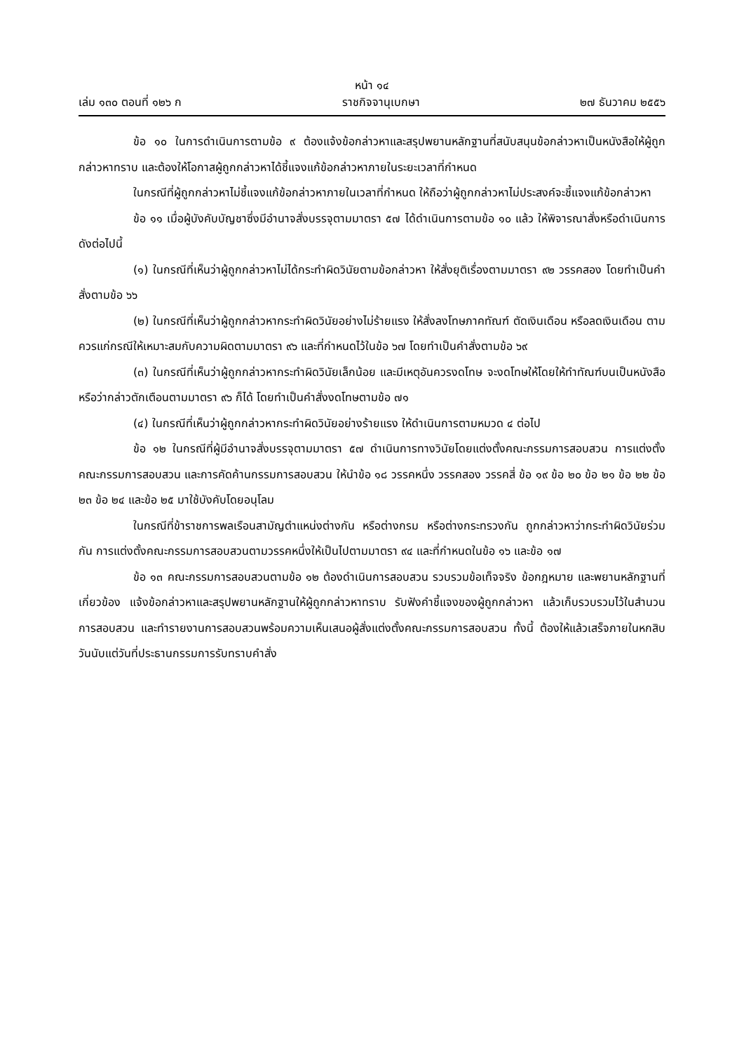หน้า ๑๔
เล่ม ๑๓๐ ตอนที่ ๑๒๖ ก ราชกิจจานุเบกษา ๒๗ ธันวาคม ๒๕๕๖
ข้อ ๑๐ ในการดำเนินการตามข้อ ๙ ต้องแจ้งข้อกล่าวหาและสรุปพยานหลักฐานที่สนับสนุนข้อกล่าวหาเป็นหนังสือให้ผู้ถูกกล่าวหาทราบ และต้องให้โอกาสผู้ถูกกล่าวหาได้ชี้แจงแก้ข้อกล่าวหาภายในระยะเวลาที่กำหนด
ในกรณีที่ผู้ถูกกล่าวหาไม่ชี้แจงแก้ข้อกล่าวหาภายในเวลาที่กำหนด ให้ถือว่าผู้ถูกกล่าวหาไม่ประสงค์จะชี้แจงแก้ข้อกล่าวหา
ข้อ ๑๑ เมื่อผู้บังคับบัญชาซึ่งมีอำนาจสั่งบรรจุตามมาตรา ๕๗ ได้ดำเนินการตามข้อ ๑๐ แล้ว ให้พิจารณาสั่งหรือดำเนินการดังต่อไปนี้
(๑) ในกรณีที่เห็นว่าผู้ถูกกล่าวหาไม่ได้กระทำผิดวินัยตามข้อกล่าวหา ให้สั่งยุติเรื่องตามมาตรา ๙๒ วรรคสอง โดยทำเป็นคำสั่งตามข้อ ๖๖
(๒) ในกรณีที่เห็นว่าผู้ถูกกล่าวหากระทำผิดวินัยอย่างไม่ร้ายแรง ให้สั่งลงโทษภาคทัณฑ์ ตัดเงินเดือน หรือลดเงินเดือน ตามควรแก่กรณีให้เหมาะสมกับความผิดตามมาตรา ๙๖ และที่กำหนดไว้ในข้อ ๖๗ โดยทำเป็นคำสั่งตามข้อ ๖๙
(๓) ในกรณีที่เห็นว่าผู้ถูกกล่าวหากระทำผิดวินัยเล็กน้อย และมีเหตุอันควรงดโทษ จะงดโทษให้โดยให้ทำทัณฑ์บนเป็นหนังสือหรือว่ากล่าวตักเตือนตามมาตรา ๙๖ ก็ได้ โดยทำเป็นคำสั่งงดโทษตามข้อ ๗๑
(๔) ในกรณีที่เห็นว่าผู้ถูกกล่าวหากระทำผิดวินัยอย่างร้ายแรง ให้ดำเนินการตามหมวด ๔ ต่อไป
ข้อ ๑๒ ในกรณีที่ผู้มีอำนาจสั่งบรรจุตามมาตรา ๕๗ ดำเนินการทางวินัยโดยแต่งตั้งคณะกรรมการสอบสวน การแต่งตั้งคณะกรรมการสอบสวน และการคัดค้านกรรมการสอบสวน ให้นำข้อ ๑๘ วรรคหนึ่ง วรรคสอง วรรคสี่ ข้อ ๑๙ ข้อ ๒๐ ข้อ ๒๑ ข้อ ๒๒ ข้อ ๒๓ ข้อ ๒๔ และข้อ ๒๕ มาใช้บังคับโดยอนุโลม
ในกรณีที่ข้าราชการพลเรือนสามัญตำแหน่งต่างกัน หรือต่างกรม หรือต่างกระทรวงกัน ถูกกล่าวหาว่ากระทำผิดวินัยร่วมกัน การแต่งตั้งคณะกรรมการสอบสวนตามวรรคหนึ่งให้เป็นไปตามมาตรา ๙๔ และที่กำหนดในข้อ ๑๖ และข้อ ๑๗
ข้อ ๑๓ คณะกรรมการสอบสวนตามข้อ ๑๒ ต้องดำเนินการสอบสวน รวบรวมข้อเท็จจริง ข้อกฎหมาย และพยานหลักฐานที่เกี่ยวข้อง แจ้งข้อกล่าวหาและสรุปพยานหลักฐานให้ผู้ถูกกล่าวหาทราบ รับฟังคำชี้แจงของผู้ถูกกล่าวหา แล้วเก็บรวบรวมไว้ในสำนวนการสอบสวน และทำรายงานการสอบสวนพร้อมความเห็นเสนอผู้สั่งแต่งตั้งคณะกรรมการสอบสวน ทั้งนี้ ต้องให้แล้วเสร็จภายในหกสิบวันนับแต่วันที่ประธานกรรมการรับทราบคำสั่ง